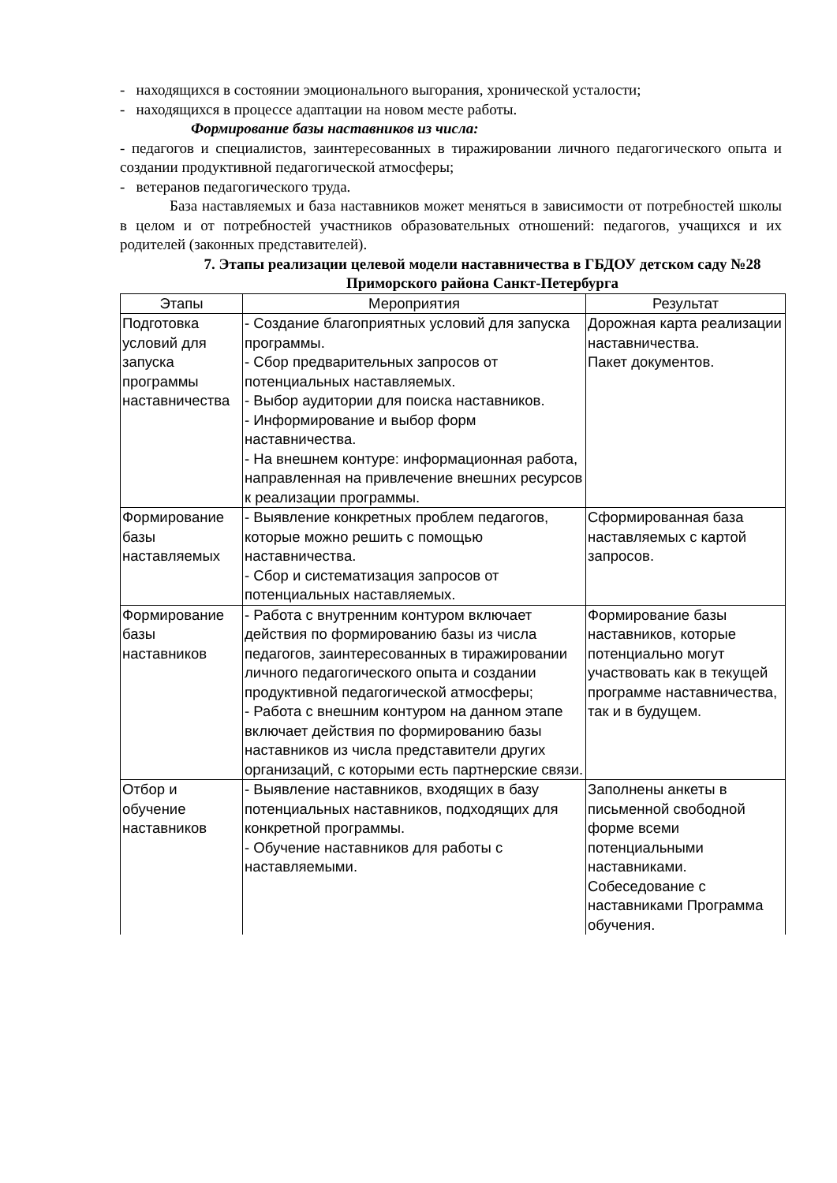- находящихся в состоянии эмоционального выгорания, хронической усталости;
- находящихся в процессе адаптации на новом месте работы.
Формирование базы наставников из числа:
- педагогов и специалистов, заинтересованных в тиражировании личного педагогического опыта и создании продуктивной педагогической атмосферы;
- ветеранов педагогического труда.
База наставляемых и база наставников может меняться в зависимости от потребностей школы в целом и от потребностей участников образовательных отношений: педагогов, учащихся и их родителей (законных представителей).
7. Этапы реализации целевой модели наставничества в ГБДОУ детском саду №28 Приморского района Санкт-Петербурга
| Этапы | Мероприятия | Результат |
| --- | --- | --- |
| Подготовка условий для запуска программы наставничества | - Создание благоприятных условий для запуска программы. - Сбор предварительных запросов от потенциальных наставляемых. - Выбор аудитории для поиска наставников. - Информирование и выбор форм наставничества. - На внешнем контуре: информационная работа, направленная на привлечение внешних ресурсов к реализации программы. | Дорожная карта реализации наставничества. Пакет документов. |
| Формирование базы наставляемых | - Выявление конкретных проблем педагогов, которые можно решить с помощью наставничества. - Сбор и систематизация запросов от потенциальных наставляемых. | Сформированная база наставляемых с картой запросов. |
| Формирование базы наставников | - Работа с внутренним контуром включает действия по формированию базы из числа педагогов, заинтересованных в тиражировании личного педагогического опыта и создании продуктивной педагогической атмосферы; - Работа с внешним контуром на данном этапе включает действия по формированию базы наставников из числа представители других организаций, с которыми есть партнерские связи. | Формирование базы наставников, которые потенциально могут участвовать как в текущей программе наставничества, так и в будущем. |
| Отбор и обучение наставников | - Выявление наставников, входящих в базу потенциальных наставников, подходящих для конкретной программы. - Обучение наставников для работы с наставляемыми. | Заполнены анкеты в письменной свободной форме всеми потенциальными наставниками. Собеседование с наставниками Программа обучения. |